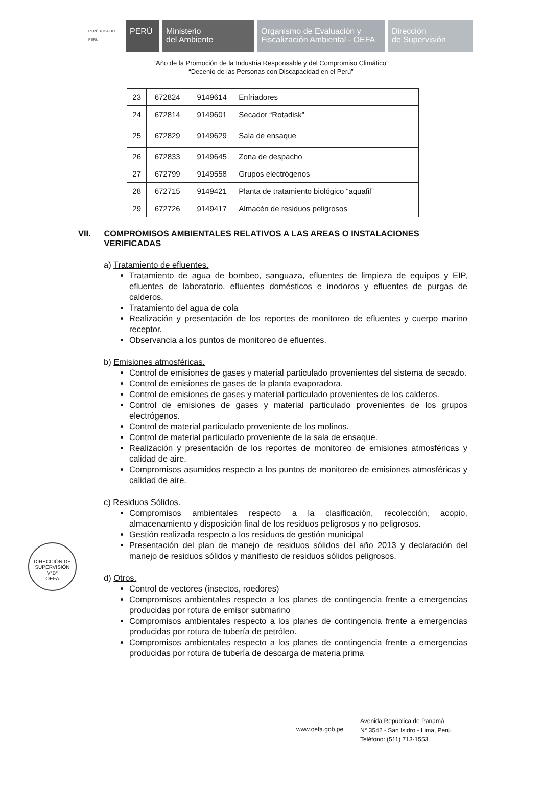REPÚBLICA DEL PERÚ
PERÚ Ministerio
del Ambiente
Organismo de Evaluación y
Fiscalización Ambiental - OEFA
Dirección
de Supervisión
“Año de la Promoción de la Industria Responsable y del Compromiso Climático”
“Decenio de las Personas con Discapacidad en el Perú”
| 23 | 672824 | 9149614 | Enfriadores |
| 24 | 672814 | 9149601 | Secador “Rotadisk” |
| 25 | 672829 | 9149629 | Sala de ensaque |
| 26 | 672833 | 9149645 | Zona de despacho |
| 27 | 672799 | 9149558 | Grupos electrógenos |
| 28 | 672715 | 9149421 | Planta de tratamiento biológico “aquafil” |
| 29 | 672726 | 9149417 | Almacén de residuos peligrosos |
VII. COMPROMISOS AMBIENTALES RELATIVOS A LAS AREAS O INSTALACIONES VERIFICADAS
a) Tratamiento de efluentes.
Tratamiento de agua de bombeo, sanguaza, efluentes de limpieza de equipos y EIP, efluentes de laboratorio, efluentes domésticos e inodoros y efluentes de purgas de calderos.
Tratamiento del agua de cola
Realización y presentación de los reportes de monitoreo de efluentes y cuerpo marino receptor.
Observancia a los puntos de monitoreo de efluentes.
b) Emisiones atmosféricas.
Control de emisiones de gases y material particulado provenientes del sistema de secado.
Control de emisiones de gases de la planta evaporadora.
Control de emisiones de gases y material particulado provenientes de los calderos.
Control de emisiones de gases y material particulado provenientes de los grupos electrógenos.
Control de material particulado proveniente de los molinos.
Control de material particulado proveniente de la sala de ensaque.
Realización y presentación de los reportes de monitoreo de emisiones atmosféricas y calidad de aire.
Compromisos asumidos respecto a los puntos de monitoreo de emisiones atmosféricas y calidad de aire.
c) Residuos Sólidos.
Compromisos ambientales respecto a la clasificación, recolección, acopio, almacenamiento y disposición final de los residuos peligrosos y no peligrosos.
Gestión realizada respecto a los residuos de gestión municipal
Presentación del plan de manejo de residuos sólidos del año 2013 y declaración del manejo de residuos sólidos y manifiesto de residuos sólidos peligrosos.
d) Otros.
Control de vectores (insectos, roedores)
Compromisos ambientales respecto a los planes de contingencia frente a emergencias producidas por rotura de emisor submarino
Compromisos ambientales respecto a los planes de contingencia frente a emergencias producidas por rotura de tubería de petróleo.
Compromisos ambientales respecto a los planes de contingencia frente a emergencias producidas por rotura de tubería de descarga de materia prima
DIRECCIÓN DE SUPERVISIÓN
V°B°
OEFA
www.oefa.gob.pe
Avenida República de Panamá
N° 3542 - San Isidro - Lima, Perú
Teléfono: (511) 713-1553